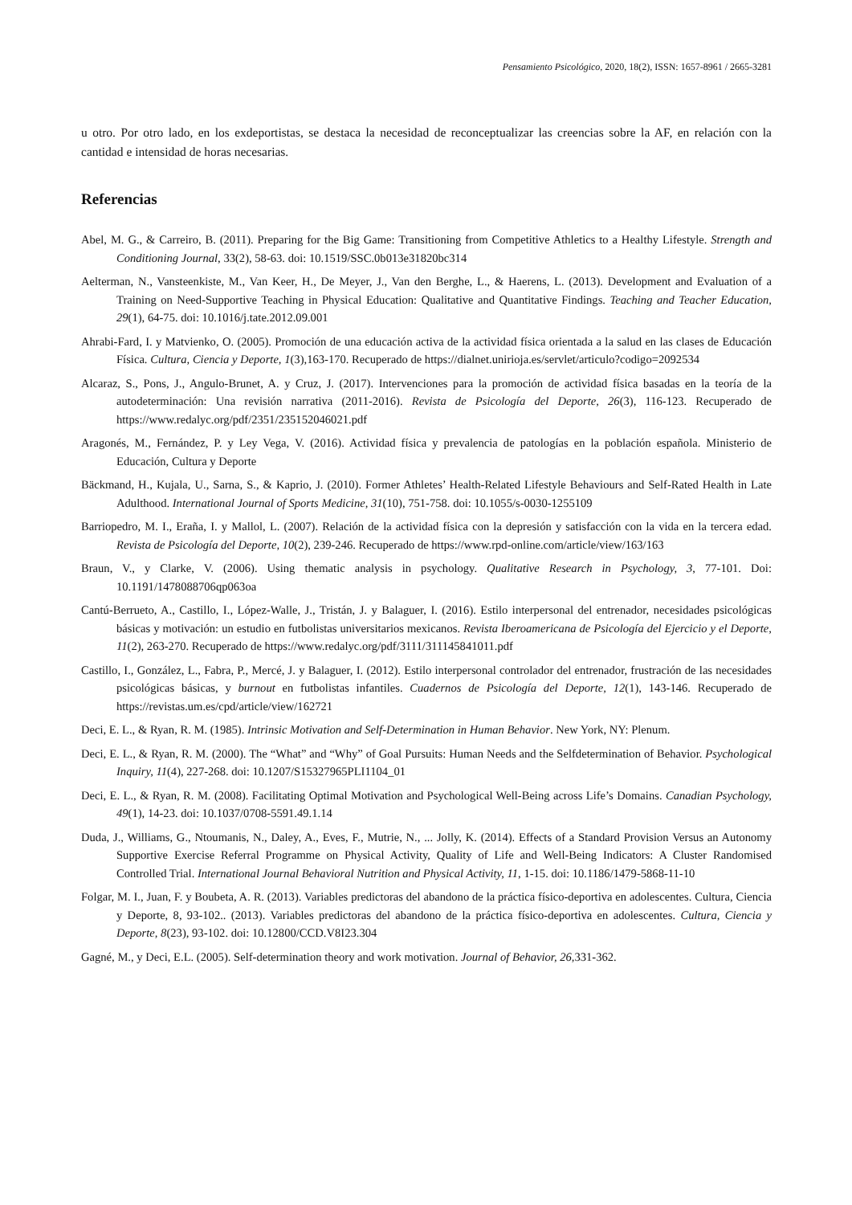Pensamiento Psicológico, 2020, 18(2), ISSN: 1657-8961 / 2665-3281
u otro. Por otro lado, en los exdeportistas, se destaca la necesidad de reconceptualizar las creencias sobre la AF, en relación con la cantidad e intensidad de horas necesarias.
Referencias
Abel, M. G., & Carreiro, B. (2011). Preparing for the Big Game: Transitioning from Competitive Athletics to a Healthy Lifestyle. Strength and Conditioning Journal, 33(2), 58-63. doi: 10.1519/SSC.0b013e31820bc314
Aelterman, N., Vansteenkiste, M., Van Keer, H., De Meyer, J., Van den Berghe, L., & Haerens, L. (2013). Development and Evaluation of a Training on Need-Supportive Teaching in Physical Education: Qualitative and Quantitative Findings. Teaching and Teacher Education, 29(1), 64-75. doi: 10.1016/j.tate.2012.09.001
Ahrabi-Fard, I. y Matvienko, O. (2005). Promoción de una educación activa de la actividad física orientada a la salud en las clases de Educación Física. Cultura, Ciencia y Deporte, 1(3),163-170. Recuperado de https://dialnet.unirioja.es/servlet/articulo?codigo=2092534
Alcaraz, S., Pons, J., Angulo-Brunet, A. y Cruz, J. (2017). Intervenciones para la promoción de actividad física basadas en la teoría de la autodeterminación: Una revisión narrativa (2011-2016). Revista de Psicología del Deporte, 26(3), 116-123. Recuperado de https://www.redalyc.org/pdf/2351/235152046021.pdf
Aragonés, M., Fernández, P. y Ley Vega, V. (2016). Actividad física y prevalencia de patologías en la población española. Ministerio de Educación, Cultura y Deporte
Bäckmand, H., Kujala, U., Sarna, S., & Kaprio, J. (2010). Former Athletes’ Health-Related Lifestyle Behaviours and Self-Rated Health in Late Adulthood. International Journal of Sports Medicine, 31(10), 751-758. doi: 10.1055/s-0030-1255109
Barriopedro, M. I., Eraña, I. y Mallol, L. (2007). Relación de la actividad física con la depresión y satisfacción con la vida en la tercera edad. Revista de Psicología del Deporte, 10(2), 239-246. Recuperado de https://www.rpd-online.com/article/view/163/163
Braun, V., y Clarke, V. (2006). Using thematic analysis in psychology. Qualitative Research in Psychology, 3, 77-101. Doi: 10.1191/1478088706qp063oa
Cantú-Berrueto, A., Castillo, I., López-Walle, J., Tristán, J. y Balaguer, I. (2016). Estilo interpersonal del entrenador, necesidades psicológicas básicas y motivación: un estudio en futbolistas universitarios mexicanos. Revista Iberoamericana de Psicología del Ejercicio y el Deporte, 11(2), 263-270. Recuperado de https://www.redalyc.org/pdf/3111/311145841011.pdf
Castillo, I., González, L., Fabra, P., Mercé, J. y Balaguer, I. (2012). Estilo interpersonal controlador del entrenador, frustración de las necesidades psicológicas básicas, y burnout en futbolistas infantiles. Cuadernos de Psicología del Deporte, 12(1), 143-146. Recuperado de https://revistas.um.es/cpd/article/view/162721
Deci, E. L., & Ryan, R. M. (1985). Intrinsic Motivation and Self-Determination in Human Behavior. New York, NY: Plenum.
Deci, E. L., & Ryan, R. M. (2000). The “What” and “Why” of Goal Pursuits: Human Needs and the Selfdetermination of Behavior. Psychological Inquiry, 11(4), 227-268. doi: 10.1207/S15327965PLI1104_01
Deci, E. L., & Ryan, R. M. (2008). Facilitating Optimal Motivation and Psychological Well-Being across Life’s Domains. Canadian Psychology, 49(1), 14-23. doi: 10.1037/0708-5591.49.1.14
Duda, J., Williams, G., Ntoumanis, N., Daley, A., Eves, F., Mutrie, N., ... Jolly, K. (2014). Effects of a Standard Provision Versus an Autonomy Supportive Exercise Referral Programme on Physical Activity, Quality of Life and Well-Being Indicators: A Cluster Randomised Controlled Trial. International Journal Behavioral Nutrition and Physical Activity, 11, 1-15. doi: 10.1186/1479-5868-11-10
Folgar, M. I., Juan, F. y Boubeta, A. R. (2013). Variables predictoras del abandono de la práctica físico-deportiva en adolescentes. Cultura, Ciencia y Deporte, 8, 93-102.. (2013). Variables predictoras del abandono de la práctica físico-deportiva en adolescentes. Cultura, Ciencia y Deporte, 8(23), 93-102. doi: 10.12800/CCD.V8I23.304
Gagné, M., y Deci, E.L. (2005). Self-determination theory and work motivation. Journal of Behavior, 26, 331-362.